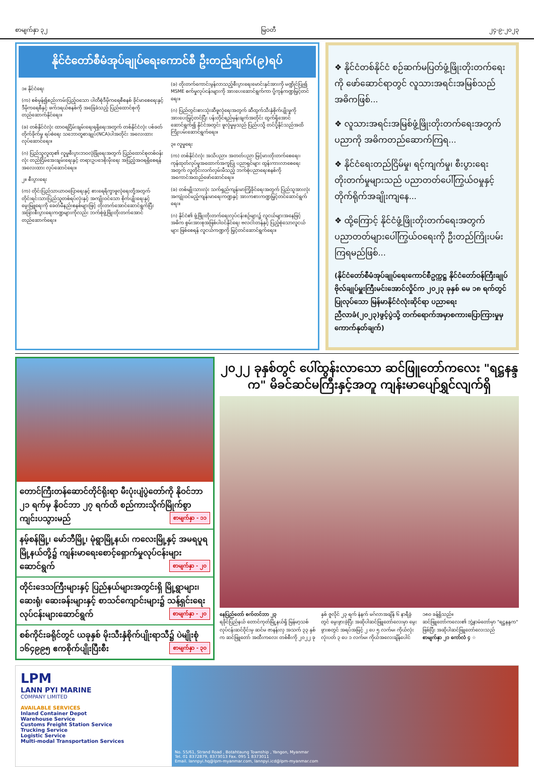စာမျက်နှာ ၃၂ မြဝတီ ၂၄-၉-၂၀၂၃
နိုင်ငံတော်စီမံအုပ်ချုပ်ရေးကောင်စီ ဦးတည်ချက်(၉)ရပ်
၁။ နိုင်ငံရေး
(က) စစ်မှန်၍စည်းကမ်းပြည့်ဝသော ပါတီစုံဒီမိုကရေစီစနစ် ခိုင်မာစေရေးနှင့် ဒီမိုကရေစီနှင့် ဖက်ဒရယ်စနစ်ကို အခြေခံသည့် ပြည်ထောင်စုကို တည်ဆောက်နိုင်ရေး။
(ခ) တစ်နိုင်ငံလုံး ထာဝရငြိမ်းချမ်းရေးရရှိရေးအတွက် တစ်နိုင်ငံလုံး ပစ်ခတ်တိုက်ခိုက်မှု ရပ်စဲရေး သဘောတူစာချုပ်(NCA)ပါအတိုင်း အလေးထား လုပ်ဆောင်ရေး။
(ဂ) ပြည်သူလူထု၏ လူမှုစီးပွားဘဝလုံခြုံရေးအတွက် ပြည်ထောင်စုတစ်ဝန်းလုံး တည်ငြိမ်အေးချမ်းရေးနှင့် တရားဥပဒေစိုးမိုးရေး အပြည့်အဝရရှိစေရန် အလေးထား လုပ်ဆောင်ရေး။
၂။ စီးပွားရေး
(က) တိုင်းပြည်သာယာဝပြောရေးနှင့် စားရေရိက္ခာဖူလုံရေးတို့အတွက် တိုင်းရင်းသားပြည်သူတစ်ရပ်လုံးနှင့် အကျိုးဝင်သော စိုက်ပျိုးရေးနှင့် မွေးမြူရေးကို ခေတ်မီနည်းစနစ်များဖြင့် တိုးတက်အောင်ဆောင်ရွက်ပြီး အခြားစီးပွားရေးကဏ္ဍများကိုလည်း ဘက်စုံဖွံ့ဖြိုးတိုးတက်အောင် တည်ဆောက်ရေး။
(ခ) တိုးတက်ကောင်းမွန်လာသည့်စီးပွားရေးမောင်းနှင်အားကို မဏ္ဍိုင်ပြု၍ MSME စက်မှုလုပ်ငန်းများကို အားပေးဆောင်ရွက်ကာ ပို့ကုန်ကဏ္ဍမြှင့်တင်ရေး။
(ဂ) ပြည်တွင်းစားသုံးဆီဖူလုံရေးအတွက် ဆီထွက်သီးနှံစိုက်ပျိုးမှုကို အားပေးမြှင့်တင်ပြီး ပန်းတိုင်ရည်မှန်းချက်အတိုင်း ထွက်ရှိအောင်ဆောင်ရွက်၍ နိုင်ငံအတွင်း ဖူလုံမှုမှသည် ပြည်ပသို့ တင်ပို့နိုင်သည်အထိ ကြိုးပမ်းဆောင်ရွက်ရေး။
၃။ လူမှုရေး
(က) တစ်နိုင်ငံလုံး အသိပညာ၊ အတတ်ပညာ မြင့်မားတိုးတက်စေရေး၊ ကုန်ထုတ်လုပ်မှုအထောက်အကူပြု ပညာရှင်များ ထွန်းကားလာစေရေးအတွက် လူတိုင်းလက်လှမ်းမီသည့် ဘက်စုံပညာရေးစနစ်ကို အကောင်အထည်ဖော်ဆောင်ရေး။
(ခ) တစ်မျိုးသားလုံး သက်ရှည်ကျန်းမာကြံ့ခိုင်ရေးအတွက် ပြည်သူအားလုံးအကျုံးဝင်မည့်ကျန်းမာရေးကဏ္ဍနှင့် အားကစားကဏ္ဍမြှင့်တင်ဆောင်ရွက်ရေး။
(ဂ) နိုင်ငံ၏ ဖွံ့ဖြိုးတိုးတက်ရေးလုပ်ငန်းစဉ်များ၌ လူငယ်များအနေဖြင့် အဓိက စွမ်းအားစုအဖြစ်ပါဝင်နိုင်ရေး ဗလငါးတန်နှင့် ပြည့်စုံသောလူငယ်များ ဖြစ်စေရန် လူငယ်ကဏ္ဍကို မြှင့်တင်ဆောင်ရွက်ရေး။
❖ နိုင်ငံတစ်နိုင်ငံ စဉ်ဆက်မပြတ်ဖွံ့ဖြိုးတိုးတက်ရေးကို ဖော်ဆောင်ရာတွင် လူသားအရင်းအမြစ်သည် အဓိကဖြစ်...
❖ လူသားအရင်းအမြစ်ဖွံ့ဖြိုးတိုးတက်ရေးအတွက် ပညာကို အဓိကတည်ဆောက်ကြရ...
❖ နိုင်ငံရေးတည်ငြိမ်မှု၊ ရင့်ကျက်မှု၊ စီးပွားရေးတိုးတက်မှုများသည် ပညာတတ်ပေါ်ကြွယ်ဝမှုနှင့်တိုက်ရိုက်အချိုးကျနေ...
❖ ထို့ကြောင့် နိုင်ငံဖွံ့ဖြိုးတိုးတက်ရေးအတွက် ပညာတတ်များပေါ်ကြွယ်ဝရေးကို ဦးတည်ကြိုးပမ်းကြရမည်ဖြစ်...
(နိုင်ငံတော်စီမံအုပ်ချုပ်ရေးကောင်စီဥက္ကဋ္ဌ နိုင်ငံတော်ဝန်ကြီးချုပ် ဗိုလ်ချုပ်မှူးကြီးမင်းအောင်လှိုင်က ၂၀၂၃ ခုနှစ် မေ ၁၈ ရက်တွင်ပြုလုပ်သော မြန်မာနိုင်ငံလုံးဆိုင်ရာ ပညာရေးညီလာခံ(၂၀၂၃)ဖွင့်ပွဲသို့ တက်ရောက်အမှာစကားပြောကြားမှုမှ ကောက်နုတ်ချက်)
တောင်ကြီးတန်ဆောင်တိုင်ရိုးရာ မီးပုံးပျံပွဲတော်ကို နိုဝင်ဘာ ၂၁ ရက်မှ နိုဝင်ဘာ ၂၇ ရက်ထိ စည်ကားသိုက်မြိုက်စွာ ကျင်းပသွားမည် စာမျက်နှာ - ၁၁
နမ့်စန်မြို့၊ မော်ဘီမြို့၊ မုံရွာမြို့နယ်၊ ကလေးမြို့နှင့် အမရပူရမြို့နယ်တို့၌ ကျန်းမာရေးစောင့်ရှောက်မှုလုပ်ငန်းများဆောင်ရွက် စာမျက်နှာ - ၂၀
တိုင်းဒေသကြီးများနှင့် ပြည်နယ်များအတွင်းရှိ မြို့ရွာများ၊ ဆေးရုံ၊ ဆေးခန်းများနှင့် စာသင်ကျောင်းများ၌ သန့်ရှင်းရေးလုပ်ငန်းများဆောင်ရွက် စာမျက်နှာ - ၂၀
စစ်ကိုင်းခရိုင်တွင် ယခုနှစ် မိုးသီးနှံစိုက်ပျိုးရာသီ၌ ပဲမျိုးစုံ ၁၆၄၉၉၅ ဧကစိုက်ပျိုးပြီးစီး စာမျက်နှာ - ၃၀
၂၀၂၂ ခုနှစ်တွင် ပေါ်ထွန်းလာသော ဆင်ဖြူတော်ကလေး "ရဋ္ဌနန္ဒက" မိခင်ဆင်မကြီးနှင့်အတူ ကျန်းမာပျော်ရွှင်လျက်ရှိ
နေပြည်တော် စက်တင်ဘာ ၂၃
ရခိုင်ပြည်နယ် တောင်ကုတ်မြို့နယ်ရှိ မြန်မာ့သစ်လုပ်ငန်းဆင်ဝိုင်းမှ ဆင်မ ဇာနန်းလှ အသက် ၃၃ နှစ်က ဆင်ဖြူတော် အထီးကလေး တစ်စီးကို ၂၀၂၂ ခုနှစ် ဇူလိုင် ၂၃ ရက် နံနက် မဂ်လာအချိန် ၆ နာရီခွဲတွင် မွေးဖွားခဲ့ပြီး အဆိုပါဆင်ဖြူတော်လေးမှာ မွေးဖွားစတွင် အရပ်အမြင့် ၂ ပေ ၅ လက်မ၊ ကိုယ်လုံး လုံးပတ် ၃ ပေ ၁ လက်မ၊ ကိုယ်အလေးချိန်ပေါင် ၁၈၀ ခန့်ရှိသည်။
ဆင်ဖြူတော်ကလေး၏ ဘွဲ့နာမံတော်မှာ "ရဋ္ဌနန္ဒက" ဖြစ်ပြီး အဆိုပါဆင်ဖြူတော်လေးသည်
စာမျက်နှာ ၂၁ ကော်လံ ၄ ☆
LPM
LANN PYI MARINE
COMPANY LIMITED
AVAILABLE SERVICES
Inland Container Depot
Warehouse Service
Customs Freight Station Service
Trucking Service
Logistic Service
Multi-modal Transportation Services
No. 55/61, Strand Road , Botahtaung Township , Yangon, Myanmar
Tel. 01 8372879, 8373013 Fax. 095 1 8373011
Email. lannpyi.hq@lpm-myanmar.com, lannpyi.icd@lpm-myanmar.com